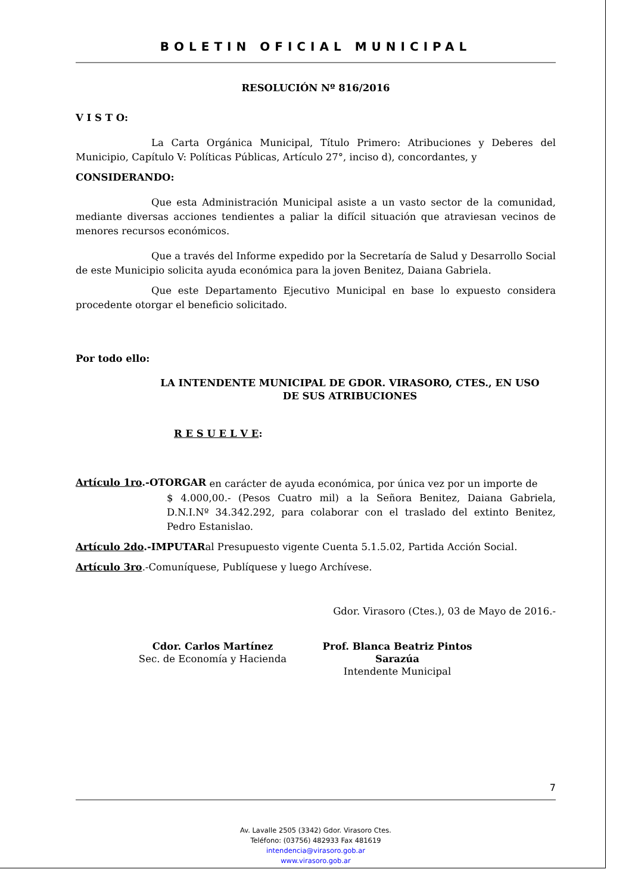BOLETIN OFICIAL MUNICIPAL
RESOLUCIÓN Nº 816/2016
V I S T O:
La Carta Orgánica Municipal, Título Primero: Atribuciones y Deberes del Municipio, Capítulo V: Políticas Públicas, Artículo 27°, inciso d), concordantes, y
CONSIDERANDO:
Que esta Administración Municipal asiste a un vasto sector de la comunidad, mediante diversas acciones tendientes a paliar la difícil situación que atraviesan vecinos de menores recursos económicos.
Que a través del Informe expedido por la Secretaría de Salud y Desarrollo Social de este Municipio solicita ayuda económica para la joven Benitez, Daiana Gabriela.
Que este Departamento Ejecutivo Municipal en base lo expuesto considera procedente otorgar el beneficio solicitado.
Por todo ello:
LA INTENDENTE MUNICIPAL DE GDOR. VIRASORO, CTES., EN USO DE SUS ATRIBUCIONES
R E S U E L V E:
Artículo 1ro.-OTORGAR
en carácter de ayuda económica, por única vez por un importe de
$ 4.000,00.- (Pesos Cuatro mil) a la Señora Benitez, Daiana Gabriela, D.N.I.Nº 34.342.292, para colaborar con el traslado del extinto Benitez, Pedro Estanislao.
Artículo 2do.-IMPUTARal Presupuesto vigente Cuenta 5.1.5.02, Partida Acción Social.
Artículo 3ro.-Comuníquese, Publíquese y luego Archívese.
Gdor. Virasoro (Ctes.), 03 de Mayo de 2016.-
Cdor. Carlos Martínez
Sec. de Economía y Hacienda
Prof. Blanca Beatriz Pintos Sarazúa
Intendente Municipal
7
Av. Lavalle 2505 (3342) Gdor. Virasoro Ctes.
Teléfono: (03756) 482933 Fax 481619
intendencia@virasoro.gob.ar
www.virasoro.gob.ar